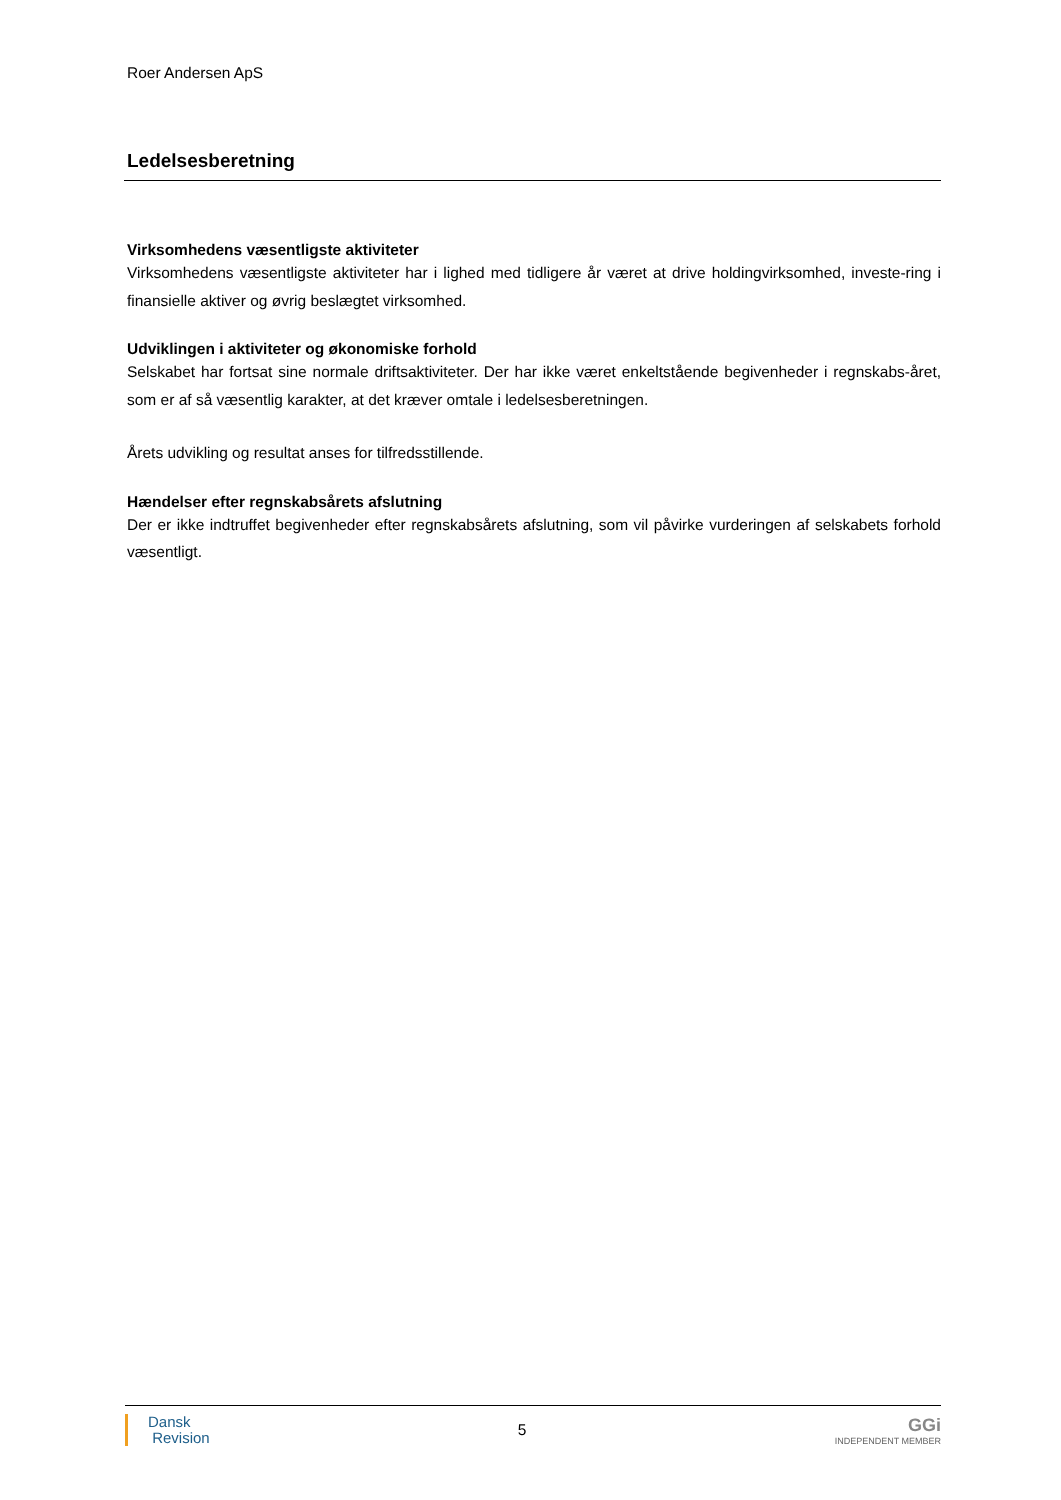Roer Andersen ApS
Ledelsesberetning
Virksomhedens væsentligste aktiviteter
Virksomhedens væsentligste aktiviteter har i lighed med tidligere år været at drive holdingvirksomhed, investe-ring i finansielle aktiver og øvrig beslægtet virksomhed.
Udviklingen i aktiviteter og økonomiske forhold
Selskabet har fortsat sine normale driftsaktiviteter. Der har ikke været enkeltstående begivenheder i regnskabs-året, som er af så væsentlig karakter, at det kræver omtale i ledelsesberetningen.
Årets udvikling og resultat anses for tilfredsstillende.
Hændelser efter regnskabsårets afslutning
Der er ikke indtruffet begivenheder efter regnskabsårets afslutning, som vil påvirke vurderingen af selskabets forhold væsentligt.
Dansk
Revision
5
GGi
INDEPENDENT MEMBER